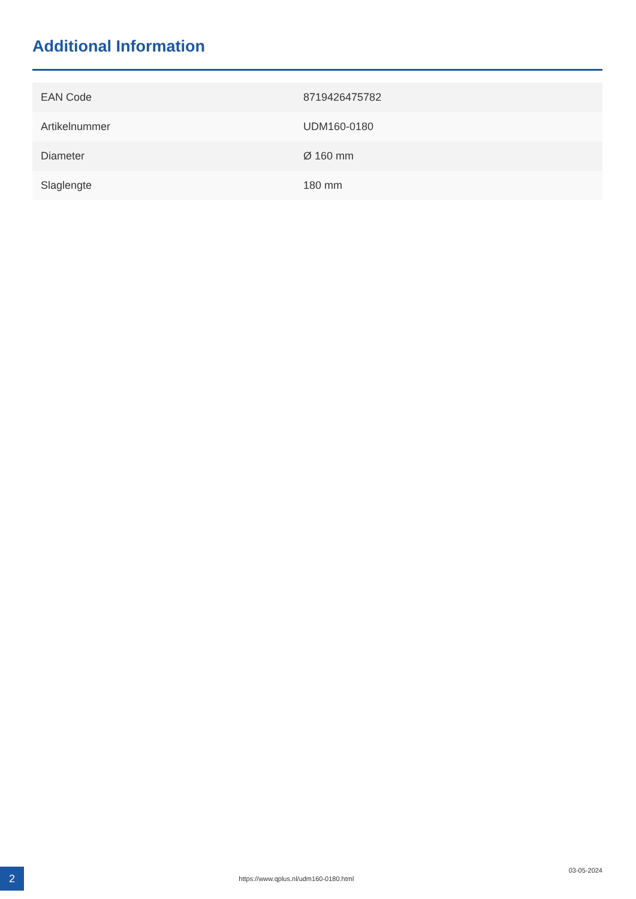Additional Information
| EAN Code | 8719426475782 |
| Artikelnummer | UDM160-0180 |
| Diameter | Ø 160 mm |
| Slaglengte | 180 mm |
2
https://www.qplus.nl/udm160-0180.html
03-05-2024